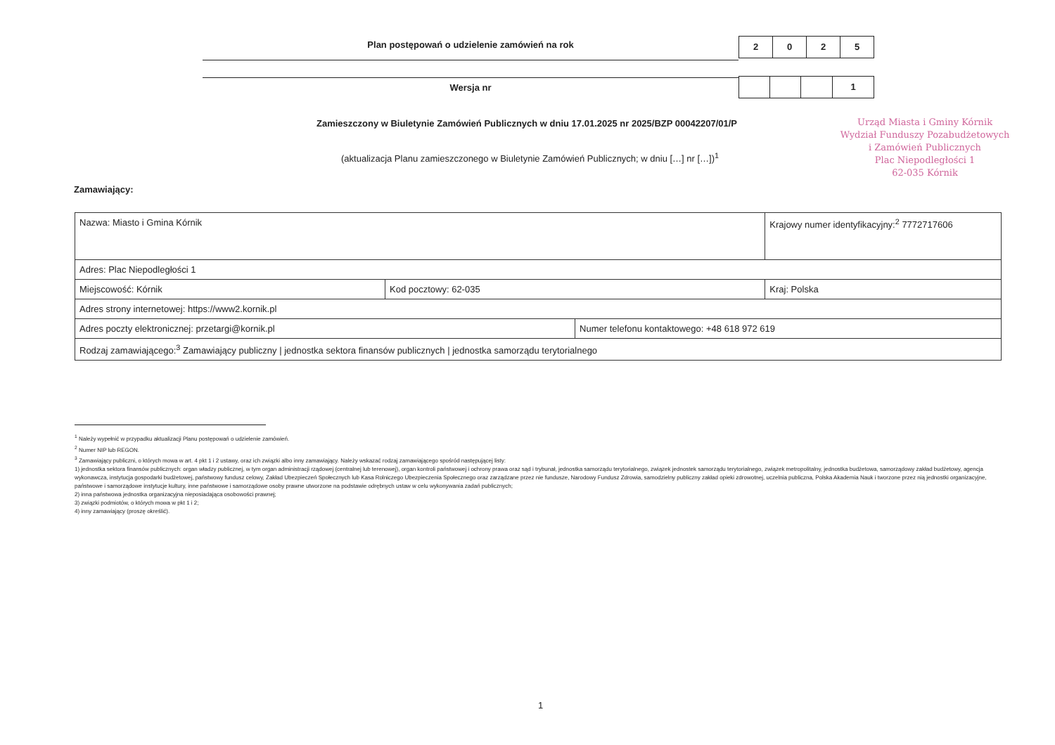Plan postępowań o udzielenie zamówień na rok
2 0 2 5
Wersja nr
1
Zamieszczony w Biuletynie Zamówień Publicznych w dniu 17.01.2025 nr 2025/BZP 00042207/01/P
(aktualizacja Planu zamieszczonego w Biuletynie Zamówień Publicznych; w dniu […] nr […])<sup>1</sup>
Urząd Miasta i Gminy Kórnik
Wydział Funduszy Pozabudżetowych
i Zamówień Publicznych
Plac Niepodległości 1
62-035 Kórnik
Zamawiający:
| Nazwa: Miasto i Gmina Kórnik | | | Krajowy numer identyfikacyjny:<sup>2</sup> 7772717606 |
| Adres: Plac Niepodległości 1 | | | |
| Miejscowość: Kórnik | Kod pocztowy: 62-035 | | Kraj: Polska |
| Adres strony internetowej: https://www2.kornik.pl | | | |
| Adres poczty elektronicznej: przetargi@kornik.pl | | Numer telefonu kontaktowego: +48 618 972 619 | |
| Rodzaj zamawiającego:<sup>3</sup> Zamawiający publiczny / jednostka sektora finansów publicznych / jednostka samorządu terytorialnego | | | |
<sup>1</sup> Należy wypełnić w przypadku aktualizacji Planu postępowań o udzielenie zamówień.
<sup>2</sup> Numer NIP lub REGON.
<sup>3</sup> Zamawiający publiczni, o których mowa w art. 4 pkt 1 i 2 ustawy, oraz ich związki albo inny zamawiający. Należy wskazać rodzaj zamawiającego spośród następującej listy:
1) jednostka sektora finansów publicznych: organ władzy publicznej, w tym organ administracji rządowej (centralnej lub terenowej), organ kontroli państwowej i ochrony prawa oraz sąd i trybunał, jednostka samorządu terytorialnego, związek jednostek samorządu terytorialnego, związek metropolitalny, jednostka budżetowa, samorządowy zakład budżetowy, agencja wykonawcza, instytucja gospodarki budżetowej, państwowy fundusz celowy, Zakład Ubezpieczeń Społecznych lub Kasa Rolniczego Ubezpieczenia Społecznego oraz zarządzane przez nie fundusze, Narodowy Fundusz Zdrowia, samodzielny publiczny zakład opieki zdrowotnej, uczelnia publiczna, Polska Akademia Nauk i tworzone przez nią jednostki organizacyjne, państwowe i samorządowe instytucje kultury, inne państwowe i samorządowe osoby prawne utworzone na podstawie odrębnych ustaw w celu wykonywania zadań publicznych;
2) inna państwowa jednostka organizacyjna nieposiadająca osobowości prawnej;
3) związki podmiotów, o których mowa w pkt 1 i 2;
4) inny zamawiający (proszę określić).
1